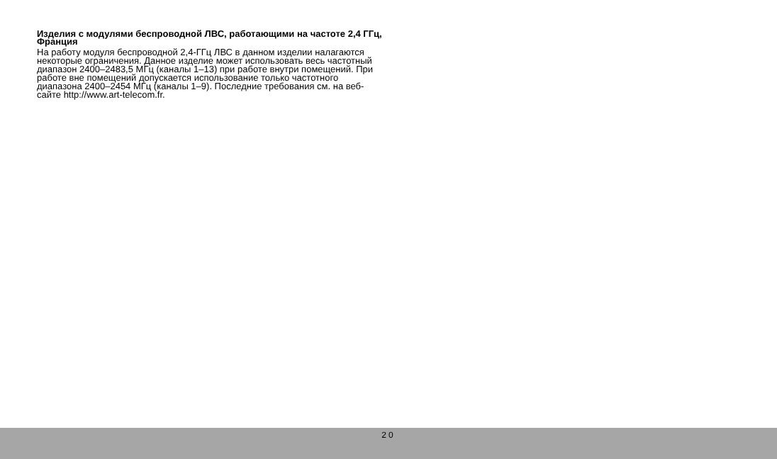Изделия с модулями беспроводной ЛВС, работающими на частоте 2,4 ГГц, Франция
На работу модуля беспроводной 2,4-ГГц ЛВС в данном изделии налагаются некоторые ограничения. Данное изделие может использовать весь частотный диапазон 2400–2483,5 МГц (каналы 1–13) при работе внутри помещений. При работе вне помещений допускается использование только частотного диапазона 2400–2454 МГц (каналы 1–9). Последние требования см. на веб-сайте http://www.art-telecom.fr.
20